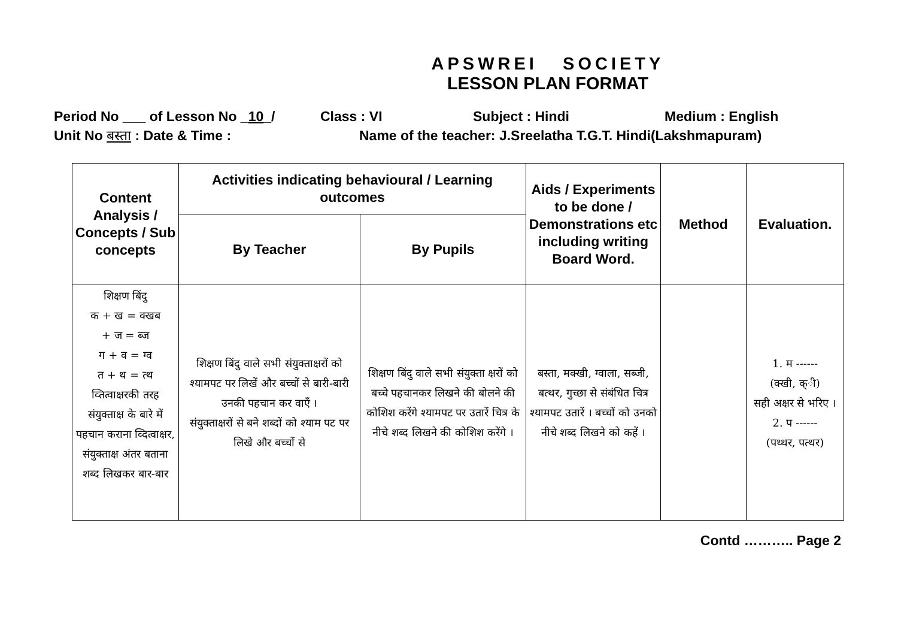APSWREI SOCIETY
LESSON PLAN FORMAT
Period No ___ of Lesson No _10_/ Class : VI Subject : Hindi Medium : English
Unit No बस्ता : Date & Time : Name of the teacher: J.Sreelatha T.G.T. Hindi(Lakshmapuram)
| Content Analysis / Concepts / Sub concepts | Activities indicating behavioural / Learning outcomes | | Aids / Experiments to be done / Demonstrations etc including writing Board Word. | Method | Evaluation. |
| --- | --- | --- | --- | --- | --- |
| | By Teacher | By Pupils | | | |
| शिक्षण बिंदु क + ख = क्खब + ज = ब्ज ग + व = ग्व त + थ = त्थ व्तित्वाक्षरकी तरह संयुक्ताक्ष के बारे में पहचान कराना व्दित्वाक्षर, संयुक्ताक्ष अंतर बताना शब्द लिखकर बार-बार | शिक्षण बिंदु वाले सभी संयुक्ताक्षरों को श्यामपट पर लिखें और बच्चों से बारी-बारी उनकी पहचान कर वाएँ । संयुक्ताक्षरों से बने शब्दों को श्याम पट पर लिखे और बच्चों से | शिक्षण बिंदु वाले सभी संयुक्ता क्षरों को बच्चे पहचानकर लिखने की बोलने की कोशिश करेंगे श्यामपट पर उतारें चित्र के नीचे शब्द लिखने की कोशिश करेंगे । | बस्ता, मक्खी, ग्वाला, सब्जी, बत्थर, गुच्छा से संबंधित चित्र श्यामपट उतारें । बच्चों को उनको नीचे शब्द लिखने को कहें । | | 1. म ------ (क्खी, क्ी) सही अक्षर से भरिए । 2. प ------ (पथ्थर, पत्थर) |
Contd ……….. Page 2